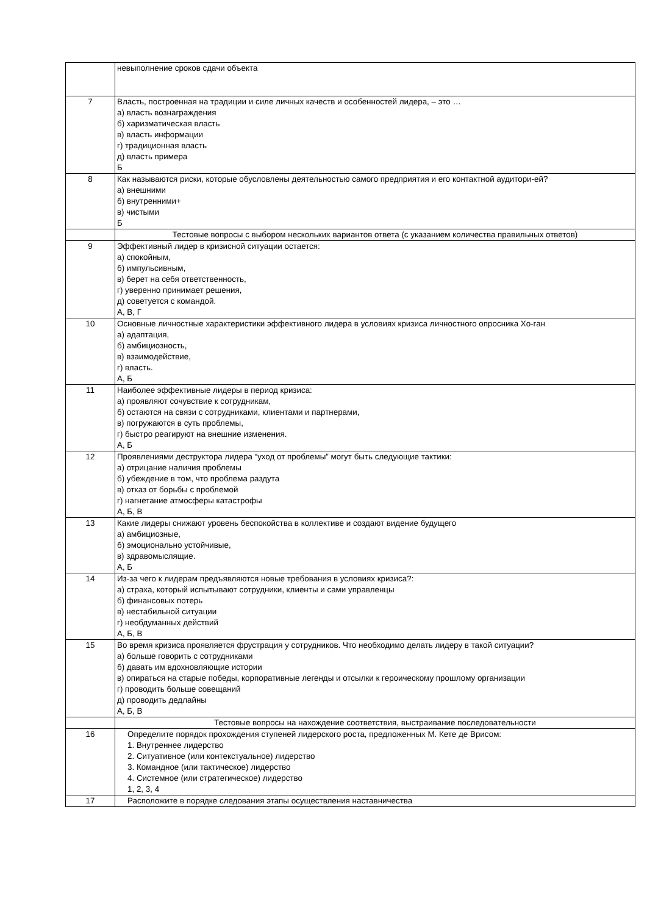| | невыполнение сроков сдачи объекта |
| 7 | Власть, построенная на традиции и силе личных качеств и особенностей лидера, – это … а) власть вознаграждения б) харизматическая власть в) власть информации г) традиционная власть д) власть примера Б |
| 8 | Как называются риски, которые обусловлены деятельностью самого предприятия и его контактной аудитори-ей? а) внешними б) внутренними+ в) чистыми Б |
| | Тестовые вопросы с выбором нескольких вариантов ответа (с указанием количества правильных ответов) |
| 9 | Эффективный лидер в кризисной ситуации остается: а) спокойным, б) импульсивным, в) берет на себя ответственность, г) уверенно принимает решения, д) советуется с командой. А, В, Г |
| 10 | Основные личностные характеристики эффективного лидера в условиях кризиса личностного опросника Хо-ган а) адаптация, б) амбициозность, в) взаимодействие, г) власть. А, Б |
| 11 | Наиболее эффективные лидеры в период кризиса: а) проявляют сочувствие к сотрудникам, б) остаются на связи с сотрудниками, клиентами и партнерами, в) погружаются в суть проблемы, г) быстро реагируют на внешние изменения. А, Б |
| 12 | Проявлениями деструктора лидера “уход от проблемы” могут быть следующие тактики: а) отрицание наличия проблемы б) убеждение в том, что проблема раздута в) отказ от борьбы с проблемой г) нагнетание атмосферы катастрофы А, Б, В |
| 13 | Какие лидеры снижают уровень беспокойства в коллективе и создают видение будущего а) амбициозные, б) эмоционально устойчивые, в) здравомыслящие. А, Б |
| 14 | Из-за чего к лидерам предъявляются новые требования в условиях кризиса?: а) страха, который испытывают сотрудники, клиенты и сами управленцы б) финансовых потерь в) нестабильной ситуации г) необдуманных действий А, Б, В |
| 15 | Во время кризиса проявляется фрустрация у сотрудников. Что необходимо делать лидеру в такой ситуации? а) больше говорить с сотрудниками б) давать им вдохновляющие истории в) опираться на старые победы, корпоративные легенды и отсылки к героическому прошлому организации г) проводить больше совещаний д) проводить дедлайны А, Б, В |
| | Тестовые вопросы на нахождение соответствия, выстраивание последовательности |
| 16 | Определите порядок прохождения ступеней лидерского роста, предложенных М. Кете де Врисом: 1. Внутреннее лидерство 2. Ситуативное (или контекстуальное) лидерство 3. Командное (или тактическое) лидерство 4. Системное (или стратегическое) лидерство 1, 2, 3, 4 |
| 17 | Расположите в порядке следования этапы осуществления наставничества |